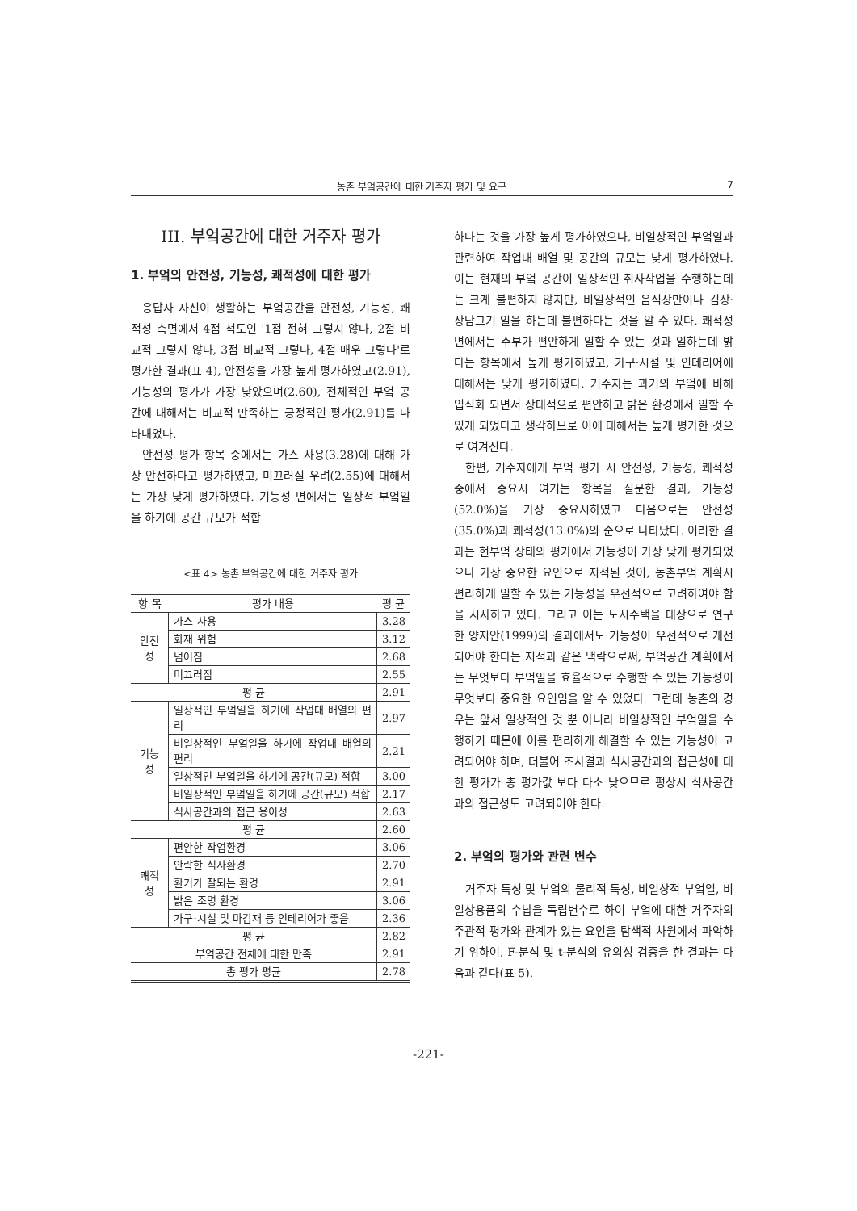농촌 부엌공간에 대한 거주자 평가 및 요구 7
III. 부엌공간에 대한 거주자 평가
1. 부엌의 안전성, 기능성, 쾌적성에 대한 평가
응답자 자신이 생활하는 부엌공간을 안전성, 기능성, 쾌적성 측면에서 4점 척도인 '1점 전혀 그렇지 않다, 2점 비교적 그렇지 않다, 3점 비교적 그렇다, 4점 매우 그렇다'로 평가한 결과(표 4), 안전성을 가장 높게 평가하였고(2.91), 기능성의 평가가 가장 낮았으며(2.60), 전체적인 부엌 공간에 대해서는 비교적 만족하는 긍정적인 평가(2.91)를 나타내었다.
안전성 평가 항목 중에서는 가스 사용(3.28)에 대해 가장 안전하다고 평가하였고, 미끄러질 우려(2.55)에 대해서는 가장 낮게 평가하였다. 기능성 면에서는 일상적 부엌일을 하기에 공간 규모가 적합
<표 4> 농촌 부엌공간에 대한 거주자 평가
| 항 목 | 평가 내용 | 평 균 |
| --- | --- | --- |
| 안전성 | 가스 사용 | 3.28 |
| | 화재 위험 | 3.12 |
| | 넘어짐 | 2.68 |
| | 미끄러짐 | 2.55 |
| 평 균 | | 2.91 |
| 기능성 | 일상적인 부엌일을 하기에 작업대 배열의 편리 | 2.97 |
| | 비일상적인 부엌일을 하기에 작업대 배열의 편리 | 2.21 |
| | 일상적인 부엌일을 하기에 공간(규모) 적합 | 3.00 |
| | 비일상적인 부엌일을 하기에 공간(규모) 적합 | 2.17 |
| | 식사공간과의 접근 용이성 | 2.63 |
| 평 균 | | 2.60 |
| 쾌적성 | 편안한 작업환경 | 3.06 |
| | 안락한 식사환경 | 2.70 |
| | 환기가 잘되는 환경 | 2.91 |
| | 밝은 조명 환경 | 3.06 |
| | 가구·시설 및 마감재 등 인테리어가 좋음 | 2.36 |
| 평 균 | | 2.82 |
| 부엌공간 전체에 대한 만족 | | 2.91 |
| 총 평가 평균 | | 2.78 |
하다는 것을 가장 높게 평가하였으나, 비일상적인 부엌일과 관련하여 작업대 배열 및 공간의 규모는 낮게 평가하였다. 이는 현재의 부엌 공간이 일상적인 취사작업을 수행하는데는 크게 불편하지 않지만, 비일상적인 음식장만이나 김장·장담그기 일을 하는데 불편하다는 것을 알 수 있다. 쾌적성 면에서는 주부가 편안하게 일할 수 있는 것과 일하는데 밝다는 항목에서 높게 평가하였고, 가구·시설 및 인테리어에 대해서는 낮게 평가하였다. 거주자는 과거의 부엌에 비해 입식화 되면서 상대적으로 편안하고 밝은 환경에서 일할 수 있게 되었다고 생각하므로 이에 대해서는 높게 평가한 것으로 여겨진다.
한편, 거주자에게 부엌 평가 시 안전성, 기능성, 쾌적성 중에서 중요시 여기는 항목을 질문한 결과, 기능성(52.0%)을 가장 중요시하였고 다음으로는 안전성(35.0%)과 쾌적성(13.0%)의 순으로 나타났다. 이러한 결과는 현부엌 상태의 평가에서 기능성이 가장 낮게 평가되었으나 가장 중요한 요인으로 지적된 것이, 농촌부엌 계획시 편리하게 일할 수 있는 기능성을 우선적으로 고려하여야 함을 시사하고 있다. 그리고 이는 도시주택을 대상으로 연구한 양지안(1999)의 결과에서도 기능성이 우선적으로 개선되어야 한다는 지적과 같은 맥락으로써, 부엌공간 계획에서는 무엇보다 부엌일을 효율적으로 수행할 수 있는 기능성이 무엇보다 중요한 요인임을 알 수 있었다. 그런데 농촌의 경우는 앞서 일상적인 것 뿐 아니라 비일상적인 부엌일을 수행하기 때문에 이를 편리하게 해결할 수 있는 기능성이 고려되어야 하며, 더불어 조사결과 식사공간과의 접근성에 대한 평가가 총 평가값 보다 다소 낮으므로 평상시 식사공간과의 접근성도 고려되어야 한다.
2. 부엌의 평가와 관련 변수
거주자 특성 및 부엌의 물리적 특성, 비일상적 부엌일, 비일상용품의 수납을 독립변수로 하여 부엌에 대한 거주자의 주관적 평가와 관계가 있는 요인을 탐색적 차원에서 파악하기 위하여, F-분석 및 t-분석의 유의성 검증을 한 결과는 다음과 같다(표 5).
-221-